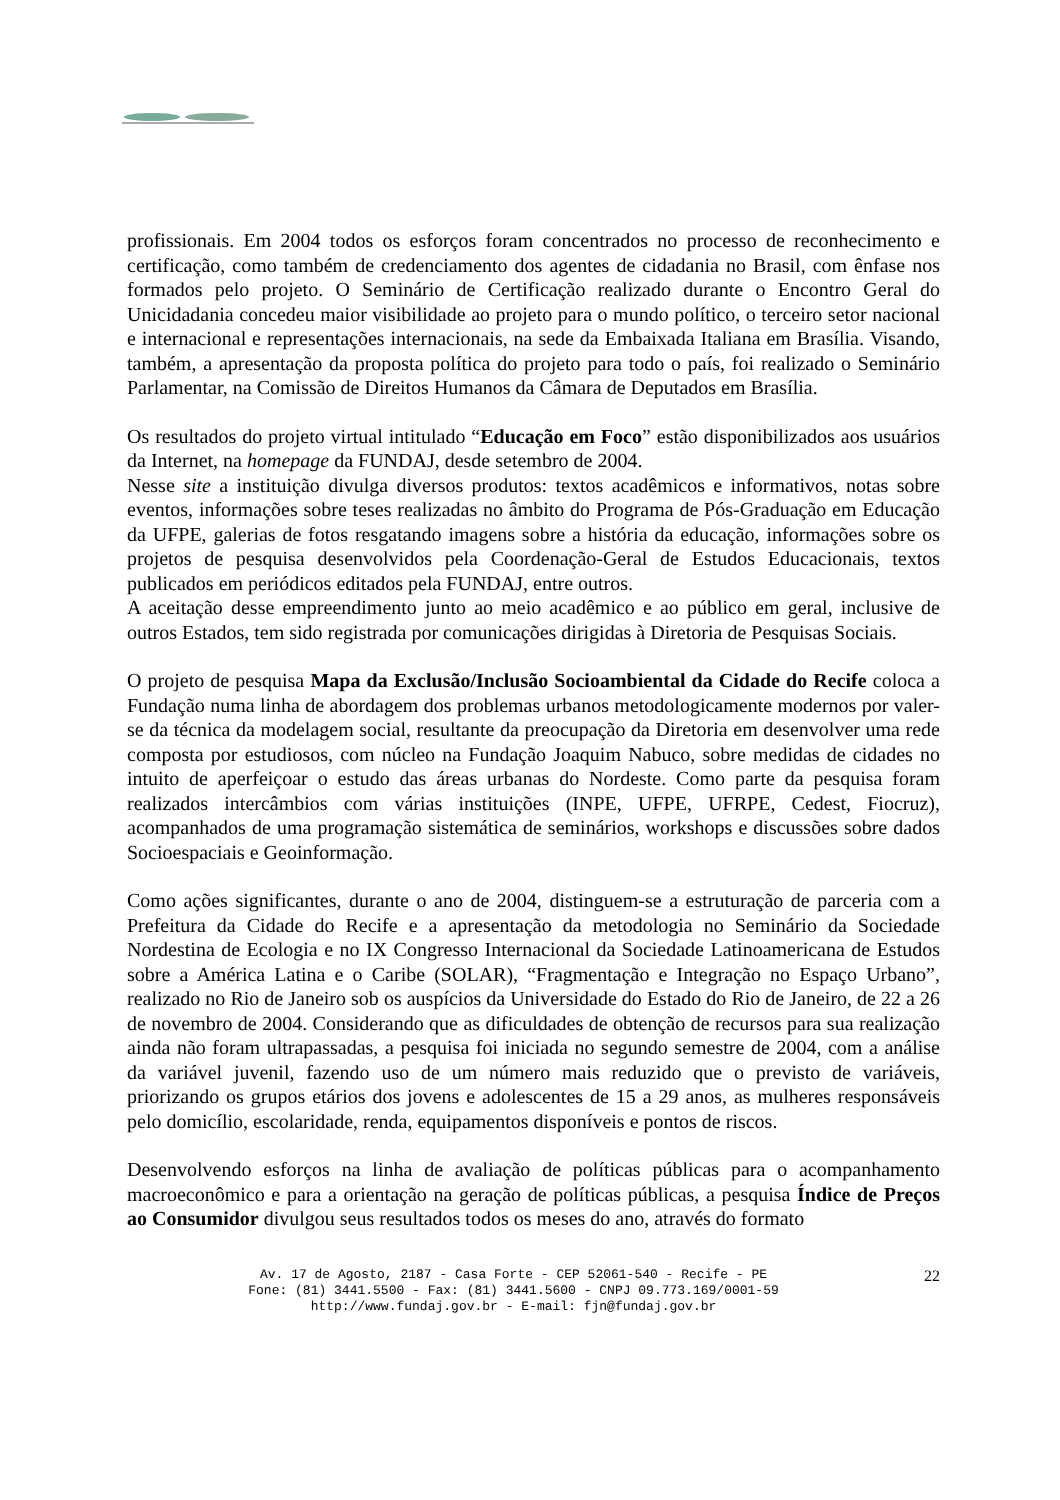profissionais. Em 2004 todos os esforços foram concentrados no processo de reconhecimento e certificação, como também de credenciamento dos agentes de cidadania no Brasil, com ênfase nos formados pelo projeto. O Seminário de Certificação realizado durante o Encontro Geral do Unicidadania concedeu maior visibilidade ao projeto para o mundo político, o terceiro setor nacional e internacional e representações internacionais, na sede da Embaixada Italiana em Brasília. Visando, também, a apresentação da proposta política do projeto para todo o país, foi realizado o Seminário Parlamentar, na Comissão de Direitos Humanos da Câmara de Deputados em Brasília.
Os resultados do projeto virtual intitulado “Educação em Foco” estão disponibilizados aos usuários da Internet, na homepage da FUNDAJ, desde setembro de 2004.
Nesse site a instituição divulga diversos produtos: textos acadêmicos e informativos, notas sobre eventos, informações sobre teses realizadas no âmbito do Programa de Pós-Graduação em Educação da UFPE, galerias de fotos resgatando imagens sobre a história da educação, informações sobre os projetos de pesquisa desenvolvidos pela Coordenação-Geral de Estudos Educacionais, textos publicados em periódicos editados pela FUNDAJ, entre outros.
A aceitação desse empreendimento junto ao meio acadêmico e ao público em geral, inclusive de outros Estados, tem sido registrada por comunicações dirigidas à Diretoria de Pesquisas Sociais.
O projeto de pesquisa Mapa da Exclusão/Inclusão Socioambiental da Cidade do Recife coloca a Fundação numa linha de abordagem dos problemas urbanos metodologicamente modernos por valer-se da técnica da modelagem social, resultante da preocupação da Diretoria em desenvolver uma rede composta por estudiosos, com núcleo na Fundação Joaquim Nabuco, sobre medidas de cidades no intuito de aperfeiçoar o estudo das áreas urbanas do Nordeste. Como parte da pesquisa foram realizados intercâmbios com várias instituições (INPE, UFPE, UFRPE, Cedest, Fiocruz), acompanhados de uma programação sistemática de seminários, workshops e discussões sobre dados Socioespaciais e Geoinformação.
Como ações significantes, durante o ano de 2004, distinguem-se a estruturação de parceria com a Prefeitura da Cidade do Recife e a apresentação da metodologia no Seminário da Sociedade Nordestina de Ecologia e no IX Congresso Internacional da Sociedade Latinoamericana de Estudos sobre a América Latina e o Caribe (SOLAR), “Fragmentação e Integração no Espaço Urbano”, realizado no Rio de Janeiro sob os auspícios da Universidade do Estado do Rio de Janeiro, de 22 a 26 de novembro de 2004. Considerando que as dificuldades de obtenção de recursos para sua realização ainda não foram ultrapassadas, a pesquisa foi iniciada no segundo semestre de 2004, com a análise da variável juvenil, fazendo uso de um número mais reduzido que o previsto de variáveis, priorizando os grupos etários dos jovens e adolescentes de 15 a 29 anos, as mulheres responsáveis pelo domicílio, escolaridade, renda, equipamentos disponíveis e pontos de riscos.
Desenvolvendo esforços na linha de avaliação de políticas públicas para o acompanhamento macroeconômico e para a orientação na geração de políticas públicas, a pesquisa Índice de Preços ao Consumidor divulgou seus resultados todos os meses do ano, através do formato
Av. 17 de Agosto, 2187 - Casa Forte - CEP 52061-540 - Recife - PE
Fone: (81) 3441.5500 - Fax: (81) 3441.5600 - CNPJ 09.773.169/0001-59
http://www.fundaj.gov.br - E-mail: fjn@fundaj.gov.br
22